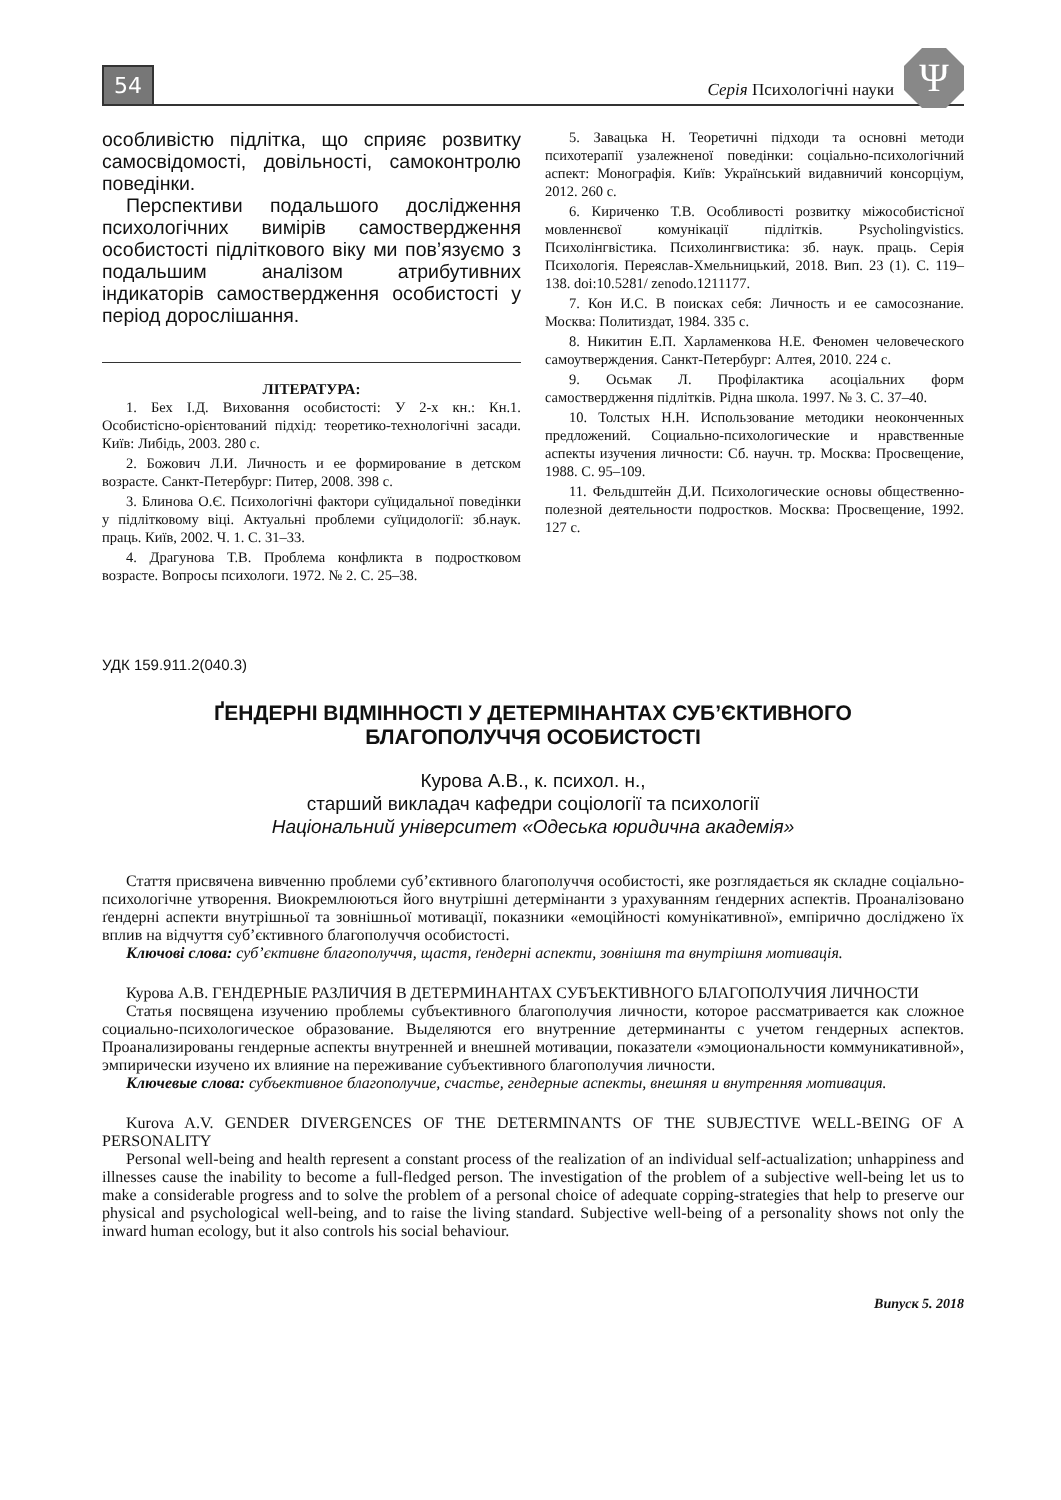54 Серія Психологічні науки Ψ
особливістю підлітка, що сприяє розвитку самосвідомості, довільності, самоконтролю поведінки.
Перспективи подальшого дослідження психологічних вимірів самоствердження особистості підліткового віку ми пов’язуємо з подальшим аналізом атрибутивних індикаторів самоствердження особистості у період дорослішання.
ЛІТЕРАТУРА:
1. Бех І.Д. Виховання особистості: У 2-х кн.: Кн.1. Особистісно-орієнтований підхід: теоретико-технологічні засади. Київ: Либідь, 2003. 280 с.
2. Божович Л.И. Личность и ее формирование в детском возрасте. Санкт-Петербург: Питер, 2008. 398 с.
3. Блинова О.Є. Психологічні фактори суїцидальної поведінки у підлітковому віці. Актуальні проблеми суїцидології: зб.наук. праць. Київ, 2002. Ч. 1. С. 31–33.
4. Драгунова Т.В. Проблема конфликта в подростковом возрасте. Вопросы психологи. 1972. № 2. С. 25–38.
5. Завацька Н. Теоретичні підходи та основні методи психотерапії узалежненої поведінки: соціально-психологічний аспект: Монографія. Київ: Український видавничий консорціум, 2012. 260 с.
6. Кириченко Т.В. Особливості розвитку міжособистісної мовленнєвої комунікації підлітків. Psycholingvistics. Психолінгвістика. Психолингвистика: зб. наук. праць. Серія Психологія. Переяслав-Хмельницький, 2018. Вип. 23 (1). С. 119–138. doi:10.5281/ zenodo.1211177.
7. Кон И.С. В поисках себя: Личность и ее самосознание. Москва: Политиздат, 1984. 335 с.
8. Никитин Е.П. Харламенкова Н.Е. Феномен человеческого самоутверждения. Санкт-Петербург: Алтея, 2010. 224 с.
9. Осьмак Л. Профілактика асоціальних форм самоствердження підлітків. Рідна школа. 1997. № 3. С. 37–40.
10. Толстых Н.Н. Использование методики неоконченных предложений. Социально-психологические и нравственные аспекты изучения личности: Сб. научн. тр. Москва: Просвещение, 1988. С. 95–109.
11. Фельдштейн Д.И. Психологические основы общественно-полезной деятельности подростков. Москва: Просвещение, 1992. 127 с.
УДК 159.911.2(040.3)
ҐЕНДЕРНІ ВІДМІННОСТІ У ДЕТЕРМІНАНТАХ СУБ’ЄКТИВНОГО
БЛАГОПОЛУЧЧЯ ОСОБИСТОСТІ
Курова А.В., к. психол. н.,
старший викладач кафедри соціології та психології
Національний університет «Одеська юридична академія»
Стаття присвячена вивченню проблеми суб’єктивного благополуччя особистості, яке розглядається як складне соціально-психологічне утворення. Виокремлюються його внутрішні детермінанти з урахуванням ґендерних аспектів. Проаналізовано ґендерні аспекти внутрішньої та зовнішньої мотивації, показники «емоційності комунікативної», емпірично досліджено їх вплив на відчуття суб’єктивного благополуччя особистості.
Ключові слова: суб’єктивне благополуччя, щастя, ґендерні аспекти, зовнішня та внутрішня мотивація.
Курова А.В. ГЕНДЕРНЫЕ РАЗЛИЧИЯ В ДЕТЕРМИНАНТАХ СУБЪЕКТИВНОГО БЛАГОПОЛУЧИЯ ЛИЧНОСТИ
Статья посвящена изучению проблемы субъективного благополучия личности, которое рассматривается как сложное социально-психологическое образование. Выделяются его внутренние детерминанты с учетом гендерных аспектов. Проанализированы гендерные аспекты внутренней и внешней мотивации, показатели «эмоциональности коммуникативной», эмпирически изучено их влияние на переживание субъективного благополучия личности.
Ключевые слова: субъективное благополучие, счастье, гендерные аспекты, внешняя и внутренняя мотивация.
Kurova A.V. GENDER DIVERGENCES OF THE DETERMINANTS OF THE SUBJECTIVE WELL-BEING OF A PERSONALITY
Personal well-being and health represent a constant process of the realization of an individual self-actualization; unhappiness and illnesses cause the inability to become a full-fledged person. The investigation of the problem of a subjective well-being let us to make a considerable progress and to solve the problem of a personal choice of adequate copping-strategies that help to preserve our physical and psychological well-being, and to raise the living standard. Subjective well-being of a personality shows not only the inward human ecology, but it also controls his social behaviour.
Випуск 5. 2018